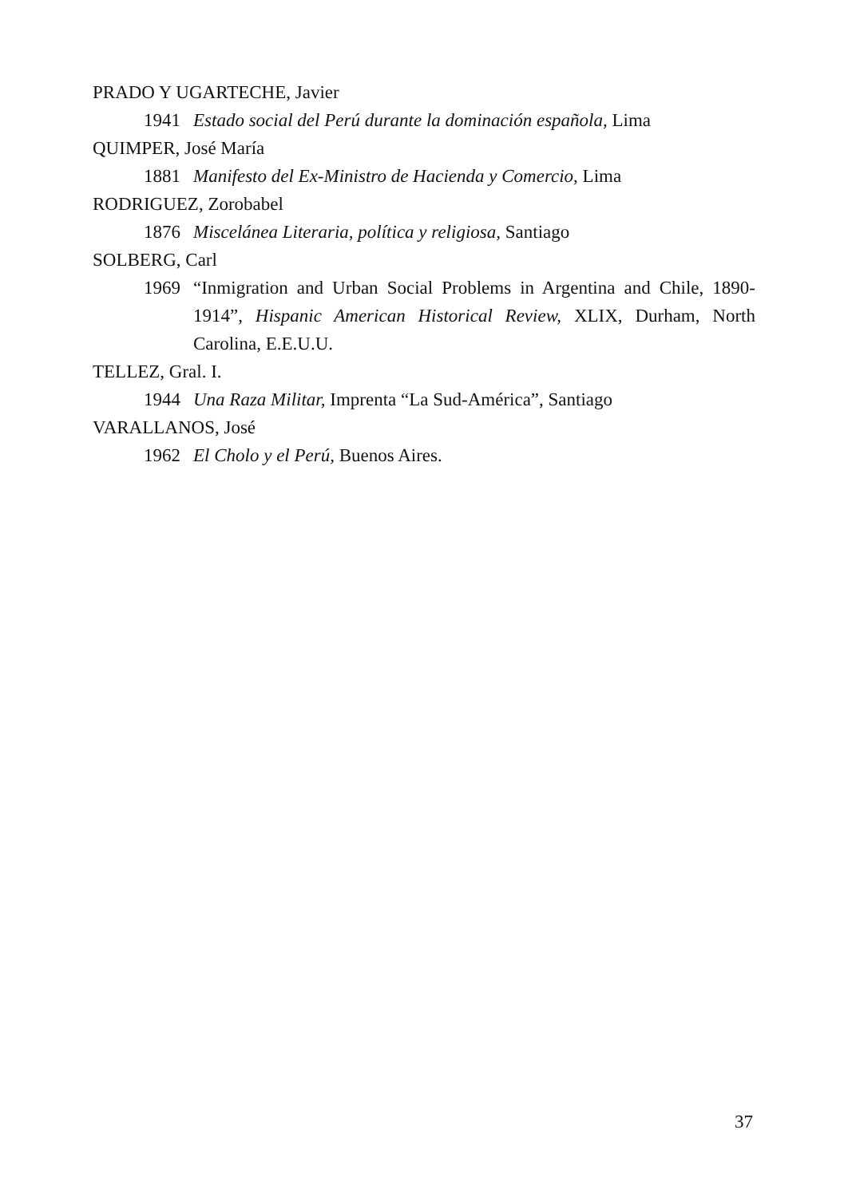PRADO Y UGARTECHE, Javier
1941 Estado social del Perú durante la dominación española, Lima
QUIMPER, José María
1881 Manifesto del Ex-Ministro de Hacienda y Comercio, Lima
RODRIGUEZ, Zorobabel
1876 Miscelánea Literaria, política y religiosa, Santiago
SOLBERG, Carl
1969 “Inmigration and Urban Social Problems in Argentina and Chile, 1890-1914”, Hispanic American Historical Review, XLIX, Durham, North Carolina, E.E.U.U.
TELLEZ, Gral. I.
1944 Una Raza Militar, Imprenta “La Sud-América”, Santiago
VARALLANOS, José
1962 El Cholo y el Perú, Buenos Aires.
37